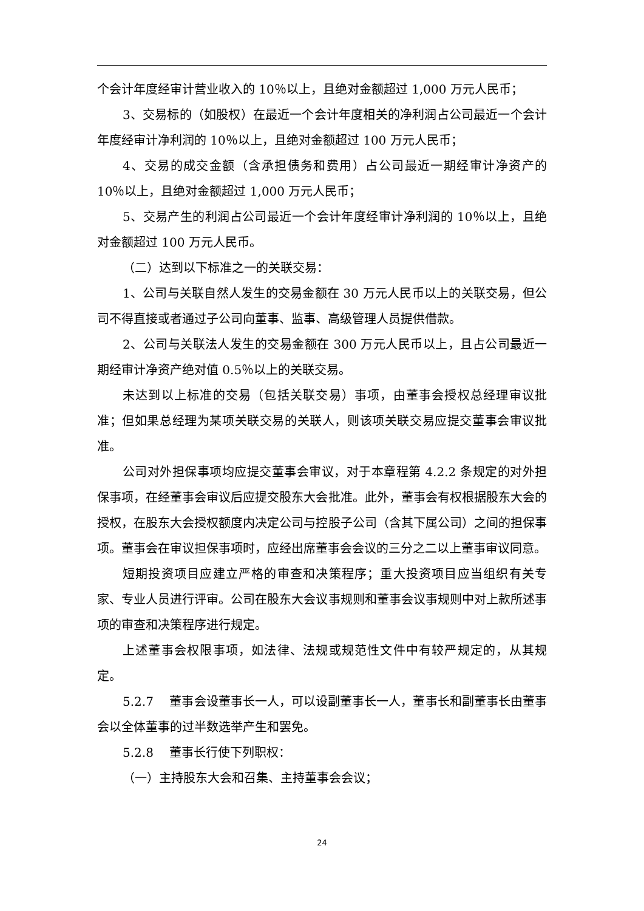个会计年度经审计营业收入的 10％以上，且绝对金额超过 1,000 万元人民币；
3、交易标的（如股权）在最近一个会计年度相关的净利润占公司最近一个会计年度经审计净利润的 10％以上，且绝对金额超过 100 万元人民币；
4、交易的成交金额（含承担债务和费用）占公司最近一期经审计净资产的 10％以上，且绝对金额超过 1,000 万元人民币；
5、交易产生的利润占公司最近一个会计年度经审计净利润的 10％以上，且绝对金额超过 100 万元人民币。
（二）达到以下标准之一的关联交易：
1、公司与关联自然人发生的交易金额在 30 万元人民币以上的关联交易，但公司不得直接或者通过子公司向董事、监事、高级管理人员提供借款。
2、公司与关联法人发生的交易金额在 300 万元人民币以上，且占公司最近一期经审计净资产绝对值 0.5％以上的关联交易。
未达到以上标准的交易（包括关联交易）事项，由董事会授权总经理审议批准；但如果总经理为某项关联交易的关联人，则该项关联交易应提交董事会审议批准。
公司对外担保事项均应提交董事会审议，对于本章程第 4.2.2 条规定的对外担保事项，在经董事会审议后应提交股东大会批准。此外，董事会有权根据股东大会的授权，在股东大会授权额度内决定公司与控股子公司（含其下属公司）之间的担保事项。董事会在审议担保事项时，应经出席董事会会议的三分之二以上董事审议同意。
短期投资项目应建立严格的审查和决策程序；重大投资项目应当组织有关专家、专业人员进行评审。公司在股东大会议事规则和董事会议事规则中对上款所述事项的审查和决策程序进行规定。
上述董事会权限事项，如法律、法规或规范性文件中有较严规定的，从其规定。
5.2.7　 董事会设董事长一人，可以设副董事长一人，董事长和副董事长由董事会以全体董事的过半数选举产生和罢免。
5.2.8　 董事长行使下列职权：
（一）主持股东大会和召集、主持董事会会议；
24